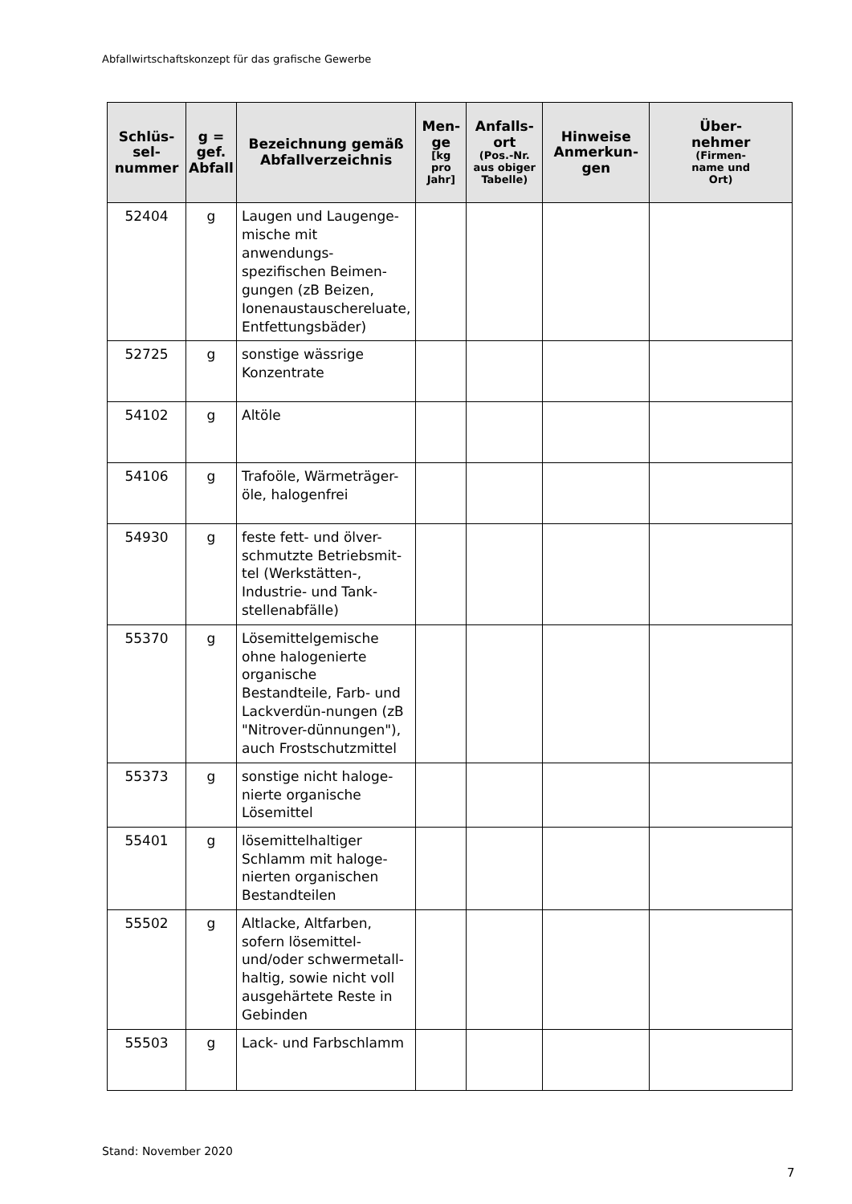Abfallwirtschaftskonzept für das grafische Gewerbe
| Schlüs- sel- nummer | g = gef. Abfall | Bezeichnung gemäß Abfallverzeichnis | Men- ge [kg pro Jahr] | Anfalls- ort (Pos.-Nr. aus obiger Tabelle) | Hinweise Anmerkun- gen | Über- nehmer (Firmen- name und Ort) |
| --- | --- | --- | --- | --- | --- | --- |
| 52404 | g | Laugen und Laugenge-mische mit anwendungs-spezifischen Beimen-gungen (zB Beizen, Ionenaustauschereluate, Entfettungsbäder) | | | | |
| 52725 | g | sonstige wässrige Konzentrate | | | | |
| 54102 | g | Altöle | | | | |
| 54106 | g | Trafoöle, Wärmeträger-öle, halogenfrei | | | | |
| 54930 | g | feste fett- und ölver-schmutzte Betriebsmit-tel (Werkstätten-, Industrie- und Tank-stellenabfälle) | | | | |
| 55370 | g | Lösemittelgemische ohne halogenierte organische Bestandteile, Farb- und Lackverdün-nungen (zB "Nitrover-dünnungen"), auch Frostschutzmittel | | | | |
| 55373 | g | sonstige nicht haloge-nierte organische Lösemittel | | | | |
| 55401 | g | lösemittelhaltiger Schlamm mit haloge-nierten organischen Bestandteilen | | | | |
| 55502 | g | Altlacke, Altfarben, sofern lösemittel- und/oder schwermetall-haltig, sowie nicht voll ausgehärtete Reste in Gebinden | | | | |
| 55503 | g | Lack- und Farbschlamm | | | | |
Stand: November 2020
7